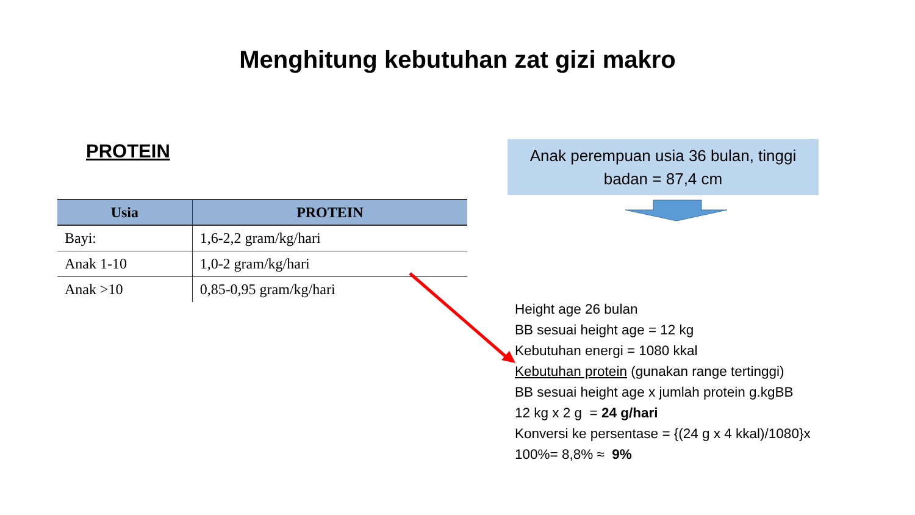Menghitung kebutuhan zat gizi makro
PROTEIN
| Usia | PROTEIN |
| --- | --- |
| Bayi: | 1,6-2,2 gram/kg/hari |
| Anak 1-10 | 1,0-2 gram/kg/hari |
| Anak >10 | 0,85-0,95 gram/kg/hari |
Anak perempuan usia 36 bulan, tinggi badan = 87,4 cm
Height age 26 bulan
BB sesuai height age = 12 kg
Kebutuhan energi = 1080 kkal
Kebutuhan protein (gunakan range tertinggi)
BB sesuai height age x jumlah protein g.kgBB
12 kg x 2 g = 24 g/hari
Konversi ke persentase = {(24 g x 4 kkal)/1080}x
100%= 8,8% ≈ 9%